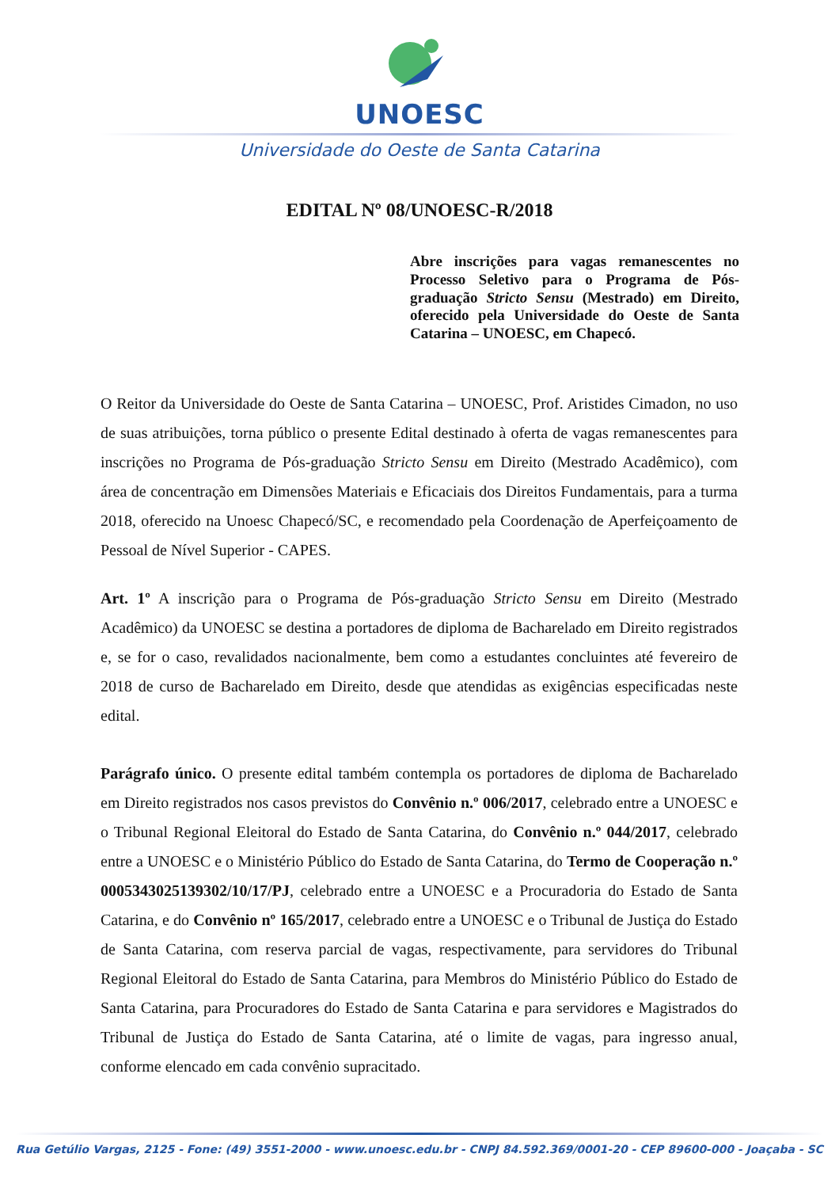UNOESC
Universidade do Oeste de Santa Catarina
EDITAL Nº 08/UNOESC-R/2018
Abre inscrições para vagas remanescentes no Processo Seletivo para o Programa de Pós-graduação Stricto Sensu (Mestrado) em Direito, oferecido pela Universidade do Oeste de Santa Catarina – UNOESC, em Chapecó.
O Reitor da Universidade do Oeste de Santa Catarina – UNOESC, Prof. Aristides Cimadon, no uso de suas atribuições, torna público o presente Edital destinado à oferta de vagas remanescentes para inscrições no Programa de Pós-graduação Stricto Sensu em Direito (Mestrado Acadêmico), com área de concentração em Dimensões Materiais e Eficaciais dos Direitos Fundamentais, para a turma 2018, oferecido na Unoesc Chapecó/SC, e recomendado pela Coordenação de Aperfeiçoamento de Pessoal de Nível Superior - CAPES.
Art. 1º A inscrição para o Programa de Pós-graduação Stricto Sensu em Direito (Mestrado Acadêmico) da UNOESC se destina a portadores de diploma de Bacharelado em Direito registrados e, se for o caso, revalidados nacionalmente, bem como a estudantes concluintes até fevereiro de 2018 de curso de Bacharelado em Direito, desde que atendidas as exigências especificadas neste edital.
Parágrafo único. O presente edital também contempla os portadores de diploma de Bacharelado em Direito registrados nos casos previstos do Convênio n.º 006/2017, celebrado entre a UNOESC e o Tribunal Regional Eleitoral do Estado de Santa Catarina, do Convênio n.º 044/2017, celebrado entre a UNOESC e o Ministério Público do Estado de Santa Catarina, do Termo de Cooperação n.º 0005343025139302/10/17/PJ, celebrado entre a UNOESC e a Procuradoria do Estado de Santa Catarina, e do Convênio nº 165/2017, celebrado entre a UNOESC e o Tribunal de Justiça do Estado de Santa Catarina, com reserva parcial de vagas, respectivamente, para servidores do Tribunal Regional Eleitoral do Estado de Santa Catarina, para Membros do Ministério Público do Estado de Santa Catarina, para Procuradores do Estado de Santa Catarina e para servidores e Magistrados do Tribunal de Justiça do Estado de Santa Catarina, até o limite de vagas, para ingresso anual, conforme elencado em cada convênio supracitado.
Rua Getúlio Vargas, 2125 - Fone: (49) 3551-2000 - www.unoesc.edu.br - CNPJ 84.592.369/0001-20 - CEP 89600-000 - Joaçaba - SC